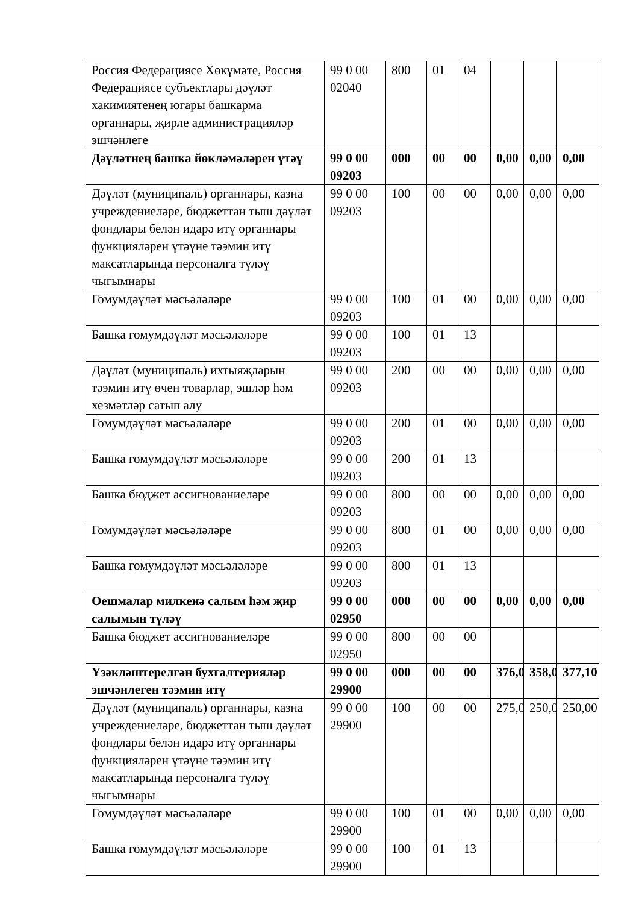| Россия Федерациясе Хөкүмәте, Россия Федерациясе субъектлары дәүләт хакимиятенең югары башкарма органнары, җирле администрацияләр эшчәнлеге | 99 0 00 02040 | 800 | 01 | 04 | | | |
| Дәүләтнең башка йөкләмәләрен үтәү | 99 0 00 09203 | 000 | 00 | 00 | 0,00 | 0,00 | 0,00 |
| Дәүләт (муниципаль) органнары, казна учреждениеләре, бюджеттан тыш дәүләт фондлары белән идарә итү органнары функцияләрен үтәүне тәэмин итү максатларында персоналга түләү чыгымнары | 99 0 00 09203 | 100 | 00 | 00 | 0,00 | 0,00 | 0,00 |
| Гомумдәүләт мәсьәләләре | 99 0 00 09203 | 100 | 01 | 00 | 0,00 | 0,00 | 0,00 |
| Башка гомумдәүләт мәсьәләләре | 99 0 00 09203 | 100 | 01 | 13 | | | |
| Дәүләт (муниципаль) ихтыяҗларын тәэмин итү өчен товарлар, эшләр һәм хезмәтләр сатып алу | 99 0 00 09203 | 200 | 00 | 00 | 0,00 | 0,00 | 0,00 |
| Гомумдәүләт мәсьәләләре | 99 0 00 09203 | 200 | 01 | 00 | 0,00 | 0,00 | 0,00 |
| Башка гомумдәүләт мәсьәләләре | 99 0 00 09203 | 200 | 01 | 13 | | | |
| Башка бюджет ассигнованиеләре | 99 0 00 09203 | 800 | 00 | 00 | 0,00 | 0,00 | 0,00 |
| Гомумдәүләт мәсьәләләре | 99 0 00 09203 | 800 | 01 | 00 | 0,00 | 0,00 | 0,00 |
| Башка гомумдәүләт мәсьәләләре | 99 0 00 09203 | 800 | 01 | 13 | | | |
| Оешмалар милкенә салым һәм җир салымын түләү | 99 0 00 02950 | 000 | 00 | 00 | 0,00 | 0,00 | 0,00 |
| Башка бюджет ассигнованиеләре | 99 0 00 02950 | 800 | 00 | 00 | | | |
| Үзәкләштерелгән бухгалтерияләр эшчәнлеген тәэмин итү | 99 0 00 29900 | 000 | 00 | 00 | 376,0 | 358,0 | 377,10 |
| Дәүләт (муниципаль) органнары, казна учреждениеләре, бюджеттан тыш дәүләт фондлары белән идарә итү органнары функцияләрен үтәүне тәэмин итү максатларында персоналга түләү чыгымнары | 99 0 00 29900 | 100 | 00 | 00 | 275,0 | 250,0 | 250,00 |
| Гомумдәүләт мәсьәләләре | 99 0 00 29900 | 100 | 01 | 00 | 0,00 | 0,00 | 0,00 |
| Башка гомумдәүләт мәсьәләләре | 99 0 00 29900 | 100 | 01 | 13 | | | |